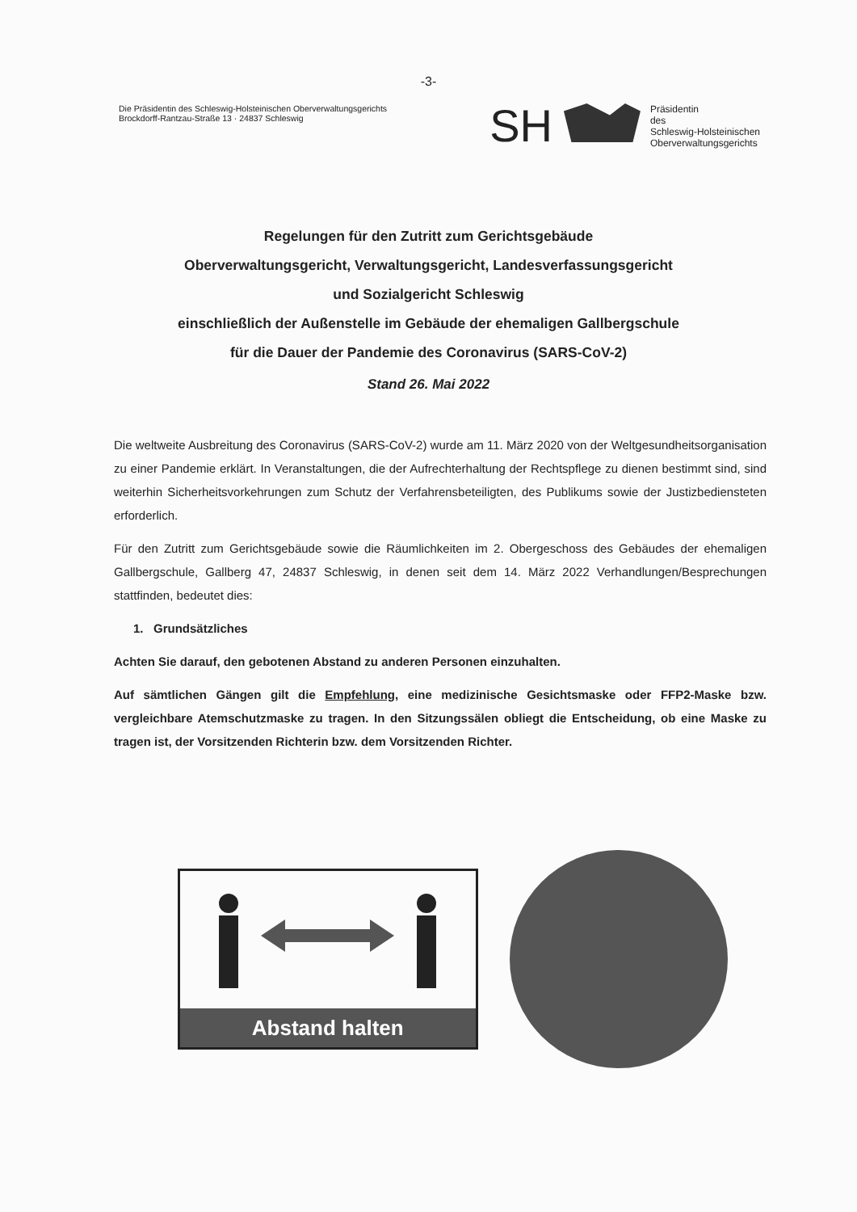-3-
Die Präsidentin des Schleswig-Holsteinischen Oberverwaltungsgerichts
Brockdorff-Rantzau-Straße 13 · 24837 Schleswig
SH
Präsidentin
des
Schleswig-Holsteinischen
Oberverwaltungsgerichts
Regelungen für den Zutritt zum Gerichtsgebäude
Oberverwaltungsgericht, Verwaltungsgericht, Landesverfassungsgericht
und Sozialgericht Schleswig
einschließlich der Außenstelle im Gebäude der ehemaligen Gallbergschule
für die Dauer der Pandemie des Coronavirus (SARS-CoV-2)
Stand 26. Mai 2022
Die weltweite Ausbreitung des Coronavirus (SARS-CoV-2) wurde am 11. März 2020 von der Weltgesundheitsorganisation zu einer Pandemie erklärt. In Veranstaltungen, die der Aufrechterhaltung der Rechtspflege zu dienen bestimmt sind, sind weiterhin Sicherheitsvorkehrungen zum Schutz der Verfahrensbeteiligten, des Publikums sowie der Justizbediensteten erforderlich.
Für den Zutritt zum Gerichtsgebäude sowie die Räumlichkeiten im 2. Obergeschoss des Gebäudes der ehemaligen Gallbergschule, Gallberg 47, 24837 Schleswig, in denen seit dem 14. März 2022 Verhandlungen/Besprechungen stattfinden, bedeutet dies:
1. Grundsätzliches
Achten Sie darauf, den gebotenen Abstand zu anderen Personen einzuhalten.
Auf sämtlichen Gängen gilt die Empfehlung, eine medizinische Gesichtsmaske oder FFP2-Maske bzw. vergleichbare Atemschutzmaske zu tragen. In den Sitzungssälen obliegt die Entscheidung, ob eine Maske zu tragen ist, der Vorsitzenden Richterin bzw. dem Vorsitzenden Richter.
Abstand halten